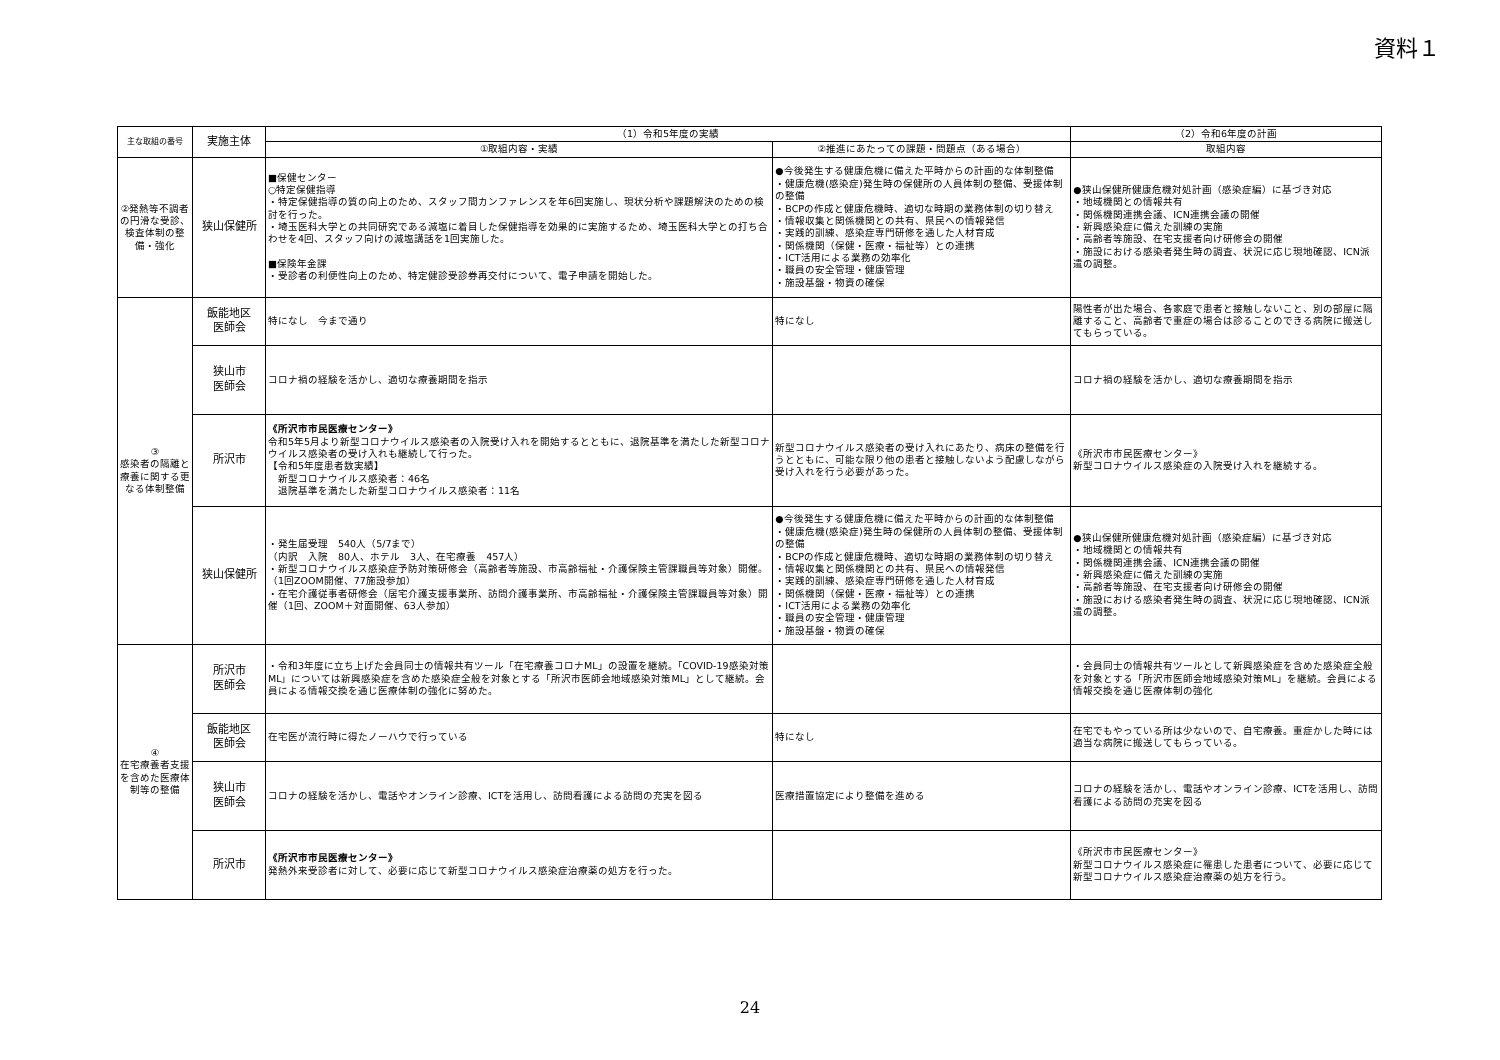資料１
| 主な取組の番号 | 実施主体 | （1）令和5年度の実績 | | （2）令和6年度の計画 |
| --- | --- | --- | --- | --- |
| | | ①取組内容・実績 | ②推進にあたっての課題・問題点（ある場合） | 取組内容 |
| ②発熱等不調者の円滑な受診、検査体制の整備・強化 | 狭山保健所 | ■保健センター ○特定保健指導 ・特定保健指導の質の向上のため、スタッフ間カンファレンスを年6回実施し、現状分析や課題解決のための検討を行った。 ・埼玉医科大学との共同研究である減塩に着目した保健指導を効果的に実施するため、埼玉医科大学との打ち合わせを4回、スタッフ向けの減塩講話を1回実施した。 ■保険年金課 ・受診者の利便性向上のため、特定健診受診券再交付について、電子申請を開始した。 | ●今後発生する健康危機に備えた平時からの計画的な体制整備 ・健康危機(感染症)発生時の保健所の人員体制の整備、受援体制の整備 ・BCPの作成と健康危機時、適切な時期の業務体制の切り替え ・情報収集と関係機関との共有、県民への情報発信 ・実践的訓練、感染症専門研修を通した人材育成 ・関係機関（保健・医療・福祉等）との連携 ・ICT活用による業務の効率化 ・職員の安全管理・健康管理 ・施設基盤・物資の確保 | ●狭山保健所健康危機対処計画（感染症編）に基づき対応 ・地域機関との情報共有 ・関係機関連携会議、ICN連携会議の開催 ・新興感染症に備えた訓練の実施 ・高齢者等施設、在宅支援者向け研修会の開催 ・施設における感染者発生時の調査、状況に応じ現地確認、ICN派遣の調整。 |
| ③ 感染者の隔離と療養に関する更なる体制整備 | 飯能地区 医師会 | 特になし 今まで通り | 特になし | 陽性者が出た場合、各家庭で患者と接触しないこと、別の部屋に隔離すること、高齢者で重症の場合は診ることのできる病院に搬送してもらっている。 |
| | 狭山市 医師会 | コロナ禍の経験を活かし、適切な療養期間を指示 | | コロナ禍の経験を活かし、適切な療養期間を指示 |
| | 所沢市 | 《所沢市市民医療センター》 令和5年5月より新型コロナウイルス感染者の入院受け入れを開始するとともに、退院基準を満たした新型コロナウイルス感染者の受け入れも継続して行った。 【令和5年度患者数実績】 新型コロナウイルス感染者：46名 退院基準を満たした新型コロナウイルス感染者：11名 | 新型コロナウイルス感染者の受け入れにあたり、病床の整備を行うとともに、可能な限り他の患者と接触しないよう配慮しながら受け入れを行う必要があった。 | 《所沢市市民医療センター》 新型コロナウイルス感染症の入院受け入れを継続する。 |
| | 狭山保健所 | ・発生届受理 540人（5/7まで） （内訳 入院 80人、ホテル 3人、在宅療養 457人） ・新型コロナウイルス感染症予防対策研修会（高齢者等施設、市高齢福祉・介護保険主管課職員等対象）開催。（1回ZOOM開催、77施設参加） ・在宅介護従事者研修会（居宅介護支援事業所、訪問介護事業所、市高齢福祉・介護保険主管課職員等対象）開催（1回、ZOOM＋対面開催、63人参加） | ●今後発生する健康危機に備えた平時からの計画的な体制整備 ・健康危機(感染症)発生時の保健所の人員体制の整備、受援体制の整備 ・BCPの作成と健康危機時、適切な時期の業務体制の切り替え ・情報収集と関係機関との共有、県民への情報発信 ・実践的訓練、感染症専門研修を通した人材育成 ・関係機関（保健・医療・福祉等）との連携 ・ICT活用による業務の効率化 ・職員の安全管理・健康管理 ・施設基盤・物資の確保 | ●狭山保健所健康危機対処計画（感染症編）に基づき対応 ・地域機関との情報共有 ・関係機関連携会議、ICN連携会議の開催 ・新興感染症に備えた訓練の実施 ・高齢者等施設、在宅支援者向け研修会の開催 ・施設における感染者発生時の調査、状況に応じ現地確認、ICN派遣の調整。 |
| ④ 在宅療養者支援を含めた医療体制等の整備 | 所沢市 医師会 | ・令和3年度に立ち上げた会員同士の情報共有ツール「在宅療養コロナML」の設置を継続。「COVID-19感染対策ML」については新興感染症を含めた感染症全般を対象とする「所沢市医師会地域感染対策ML」として継続。会員による情報交換を通じ医療体制の強化に努めた。 | | ・会員同士の情報共有ツールとして新興感染症を含めた感染症全般を対象とする「所沢市医師会地域感染対策ML」を継続。会員による情報交換を通じ医療体制の強化 |
| | 飯能地区 医師会 | 在宅医が流行時に得たノーハウで行っている | 特になし | 在宅でもやっている所は少ないので、自宅療養。重症かした時には適当な病院に搬送してもらっている。 |
| | 狭山市 医師会 | コロナの経験を活かし、電話やオンライン診療、ICTを活用し、訪問看護による訪問の充実を図る | 医療措置協定により整備を進める | コロナの経験を活かし、電話やオンライン診療、ICTを活用し、訪問看護による訪問の充実を図る |
| | 所沢市 | 《所沢市市民医療センター》 発熱外来受診者に対して、必要に応じて新型コロナウイルス感染症治療薬の処方を行った。 | | 《所沢市市民医療センター》 新型コロナウイルス感染症に罹患した患者について、必要に応じて新型コロナウイルス感染症治療薬の処方を行う。 |
24